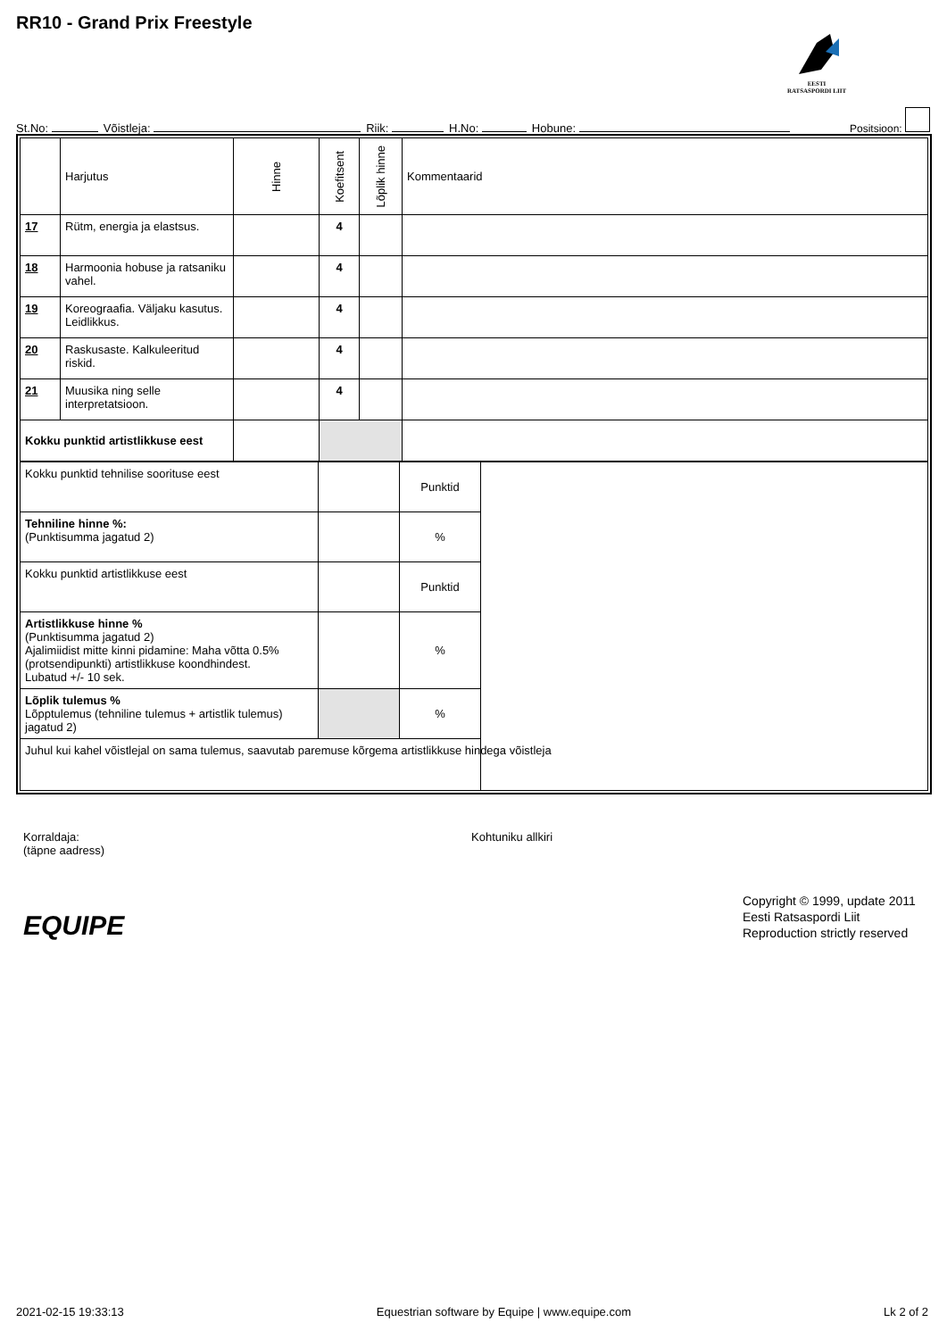RR10 - Grand Prix Freestyle
EESTI
RATSASPORDI LIIT
St.No: Võistleja: Riik: H.No: Hobune: Positsioon:
| | Harjutus | Hinne | Koefitsent | Lõplik hinne | Kommentaarid |
| --- | --- | --- | --- | --- | --- |
| 17 | Rütm, energia ja elastsus. | | 4 | | |
| 18 | Harmoonia hobuse ja ratsaniku vahel. | | 4 | | |
| 19 | Koreograafia. Väljaku kasutus. Leidlikkus. | | 4 | | |
| 20 | Raskusaste. Kalkuleeritud riskid. | | 4 | | |
| 21 | Muusika ning selle interpretatsioon. | | 4 | | |
| Kokku punktid artistlikkuse eest | | | | | |
| Kokku punktid tehnilise soorituse eest | | Punktid | |
| Tehniline hinne %: (Punktisumma jagatud 2) | | % | |
| Kokku punktid artistlikkuse eest | | Punktid | |
| Artistlikkuse hinne % (Punktisumma jagatud 2) Ajalimiidist mitte kinni pidamine: Maha võtta 0.5% (protsendipunkti) artistlikkuse koondhindest. Lubatud +/- 10 sek. | | % | |
| Lõplik tulemus % Lõpptulemus (tehniline tulemus + artistlik tulemus) jagatud 2) | | % | |
| Juhul kui kahel võistlejal on sama tulemus, saavutab paremuse kõrgema artistlikkuse hindega võistleja | | | |
Korraldaja:
(täpne aadress)
Kohtuniku allkiri
EQUIPE
Copyright © 1999, update 2011
Eesti Ratsaspordi Liit
Reproduction strictly reserved
2021-02-15 19:33:13 Equestrian software by Equipe | www.equipe.com Lk 2 of 2